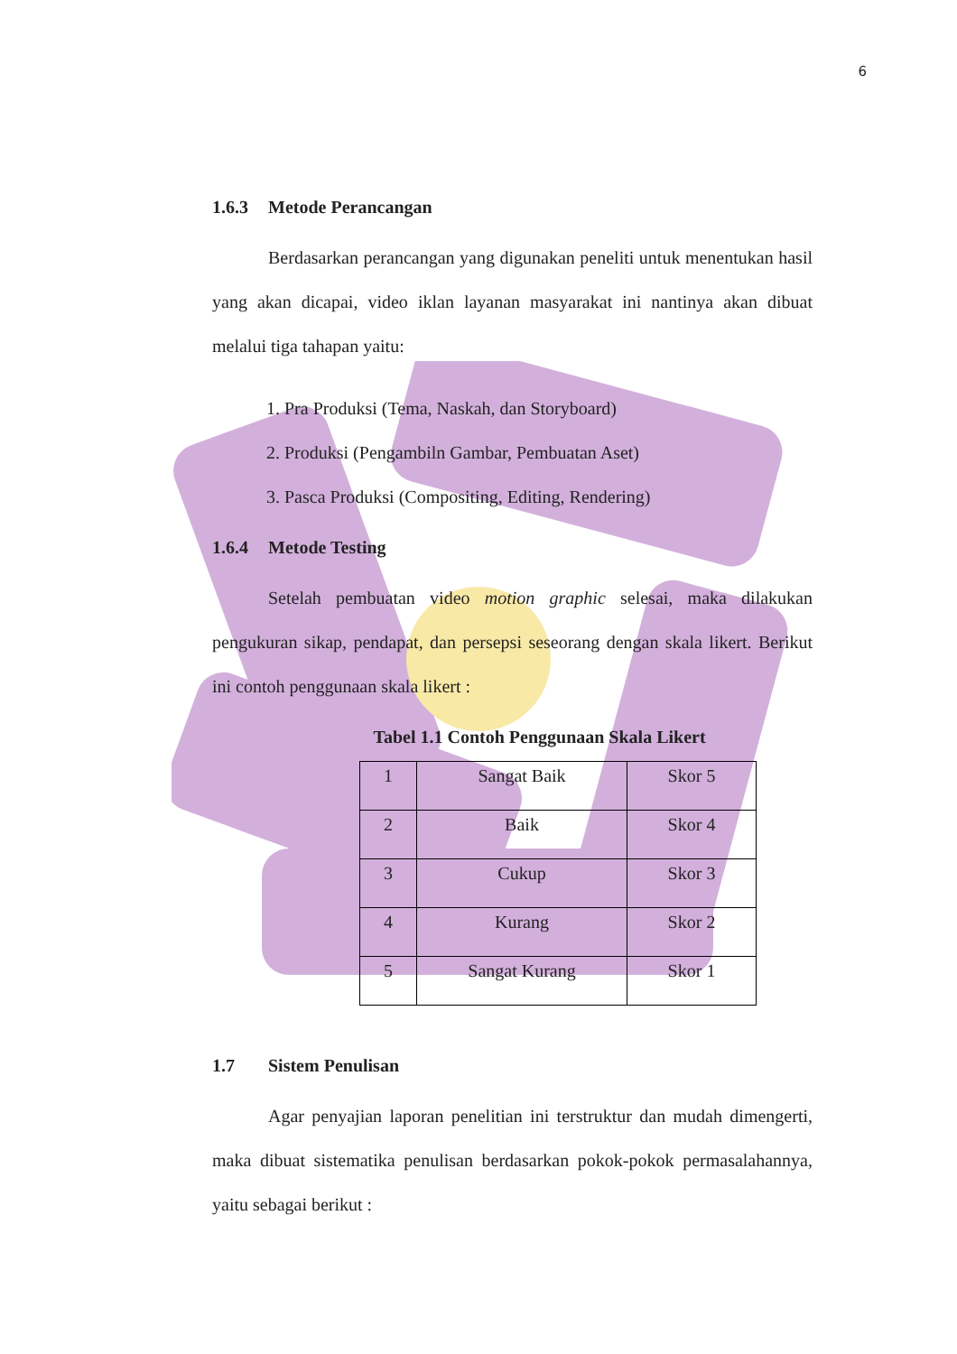6
1.6.3 Metode Perancangan
Berdasarkan perancangan yang digunakan peneliti untuk menentukan hasil yang akan dicapai, video iklan layanan masyarakat ini nantinya akan dibuat melalui tiga tahapan yaitu:
1. Pra Produksi (Tema, Naskah, dan Storyboard)
2. Produksi (Pengambiln Gambar, Pembuatan Aset)
3. Pasca Produksi (Compositing, Editing, Rendering)
1.6.4 Metode Testing
Setelah pembuatan video motion graphic selesai, maka dilakukan pengukuran sikap, pendapat, dan persepsi seseorang dengan skala likert. Berikut ini contoh penggunaan skala likert :
Tabel 1.1 Contoh Penggunaan Skala Likert
| 1 | Sangat Baik | Skor 5 |
| 2 | Baik | Skor 4 |
| 3 | Cukup | Skor 3 |
| 4 | Kurang | Skor 2 |
| 5 | Sangat Kurang | Skor 1 |
1.7 Sistem Penulisan
Agar penyajian laporan penelitian ini terstruktur dan mudah dimengerti, maka dibuat sistematika penulisan berdasarkan pokok-pokok permasalahannya, yaitu sebagai berikut :